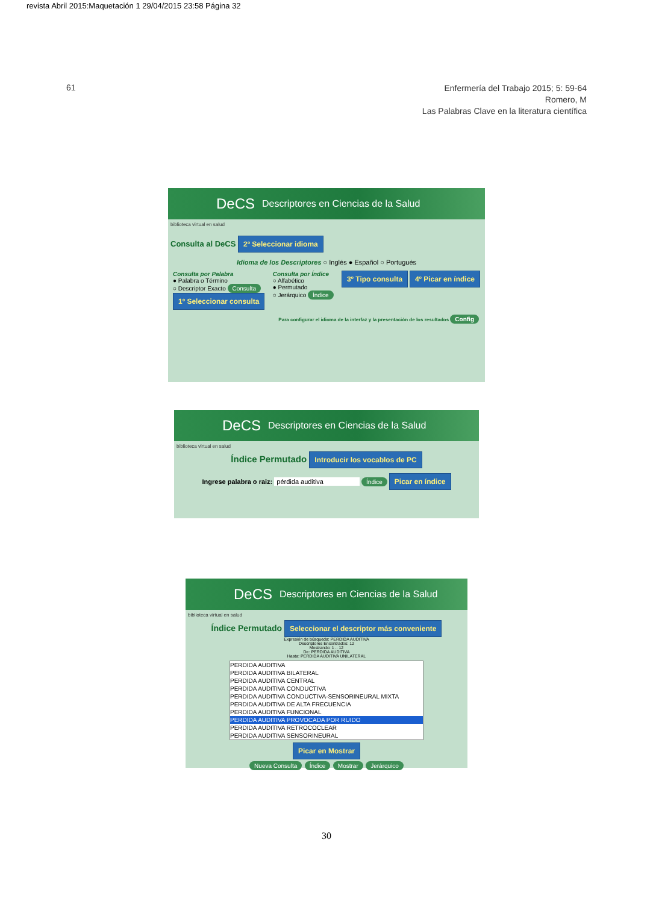revista Abril 2015:Maquetación 1 29/04/2015 23:58 Página 32
61
Enfermería del Trabajo 2015; 5: 59-64
Romero, M
Las Palabras Clave en la literatura científica
DeCS Descriptores en Ciencias de la Salud
biblioteca virtual en salud
Consulta al DeCS 2º Seleccionar idioma
Idioma de los Descriptores ○ Inglés ● Español ○ Portugués
Consulta por Palabra
● Palabra o Término
○ Descriptor Exacto Consulta
1º Seleccionar consulta
Consulta por Índice
○ Alfabético
● Permutado
○ Jerárquico Índice
3º Tipo consulta 4º Picar en índice
Para configurar el idioma de la interfaz y la presentación de los resultados Config
DeCS Descriptores en Ciencias de la Salud
biblioteca virtual en salud
Índice Permutado Introducir los vocablos de PC
Ingrese palabra o raiz: pérdida auditiva Índice Picar en índice
DeCS Descriptores en Ciencias de la Salud
biblioteca virtual en salud
Índice Permutado Seleccionar el descriptor más conveniente
Expresión de búsqueda: PERDIDA AUDITIVA
Descriptores Encontrados: 12
Mostrando: 1 .. 12
De: PERDIDA AUDITIVA
Hasta: PERDIDA AUDITIVA UNILATERAL
PERDIDA AUDITIVA
PERDIDA AUDITIVA BILATERAL
PERDIDA AUDITIVA CENTRAL
PERDIDA AUDITIVA CONDUCTIVA
PERDIDA AUDITIVA CONDUCTIVA-SENSORINEURAL MIXTA
PERDIDA AUDITIVA DE ALTA FRECUENCIA
PERDIDA AUDITIVA FUNCIONAL
PERDIDA AUDITIVA PROVOCADA POR RUIDO
PERDIDA AUDITIVA RETROCOCLEAR
PERDIDA AUDITIVA SENSORINEURAL
Picar en Mostrar
Nueva Consulta Índice Mostrar Jerárquico
30